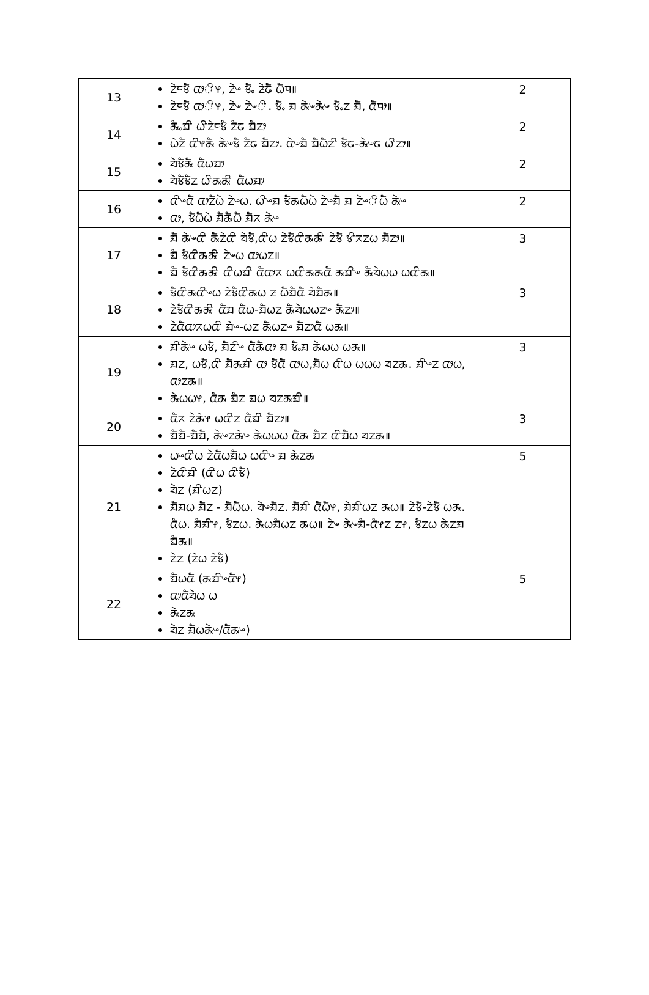| 13 | ᤁᤧᤰᤃᤠ ᤂᤣᤡᤶ, ᤁᤧᤴ ᤃᤠᤱ ᤏᤧᤒᤠ ᤐᤠᤄ॥ ᤁᤧᤰᤃᤠ ᤂᤣᤡᤶ, ᤁᤧᤴ ᤁᤧᤴᤡ. ᤃᤠᤱ ᤀ ᤊᤧᤴᤊᤧᤴ ᤃᤠᤱᤁ ᤀᤠ, ᤂᤠᤄᤣ॥ | 2 |
| 14 | ᤊᤠᤱᤀᤡ ᤐᤡᤁᤧᤰᤃᤠ ᤁᤠᤒ ᤀᤠᤁᤣ ᤐᤧᤁᤠ ᤂᤡᤶᤊᤠ ᤊᤧᤴᤃᤠ ᤁᤠᤒ ᤀᤠᤁᤣ. ᤂᤧᤴᤀᤠ ᤀᤠᤐᤠᤁᤡ ᤃᤠᤒ-ᤊᤧᤴᤒ ᤐᤡᤁᤣ॥ | 2 |
| 15 | ᤔᤧᤃᤠᤊᤠ ᤂᤠᤐᤀᤣ ᤔᤧᤃᤠᤃᤠᤁ ᤐᤡᤊᤊᤡ ᤂᤠᤐᤀᤣ | 2 |
| 16 | ᤂᤡᤴᤂᤠ ᤂᤣᤁᤠᤐᤧ ᤁᤧᤴᤐ. ᤐᤡᤴᤀ ᤃᤠᤊᤐᤠᤐᤧ ᤁᤧᤴᤀᤠ ᤀ ᤁᤧᤴᤡᤐᤠ ᤊᤧᤴ ᤂᤣ, ᤃᤠᤐᤠᤐᤧ ᤀᤠᤊᤠᤐᤠ ᤀᤠᤖ ᤊᤧᤴ | 2 |
| 17 | ᤀᤠ ᤊᤧᤴᤂᤡ ᤊᤠᤁᤧᤂᤡ ᤔᤧᤃᤠ,ᤂᤡᤐ ᤁᤧᤃᤠᤂᤡᤊᤊᤡ ᤁᤧᤃᤠ ᤃᤡᤖᤁᤐ ᤀᤠᤁᤣ॥ ᤀᤠ ᤃᤠᤂᤡᤊᤊᤡ ᤁᤧᤴᤐ ᤂᤣᤐᤁ॥ ᤀᤠ ᤃᤠᤂᤡᤊᤊᤡ ᤂᤡᤐᤀᤡ ᤂᤠᤂᤣᤖ ᤐᤂᤡᤊᤊᤂᤠ ᤊᤀᤡᤴ ᤊᤠᤔᤧᤐᤐ ᤐᤂᤡᤊ॥ | 3 |
| 18 | ᤃᤠᤂᤡᤊᤂᤡᤴᤐ ᤁᤧᤃᤠᤂᤡᤊᤐ ᤏ ᤐᤠᤀᤠᤂᤠ ᤔᤧᤀᤠᤊ॥ ᤁᤧᤃᤠᤂᤡᤊᤊᤡ ᤂᤠᤀ ᤂᤠᤐ-ᤀᤠᤐᤁ ᤊᤠᤔᤧᤐᤐᤁᤴ ᤊᤠᤁᤣ॥ ᤁᤧᤂᤠᤂᤣᤖᤐᤂᤡ ᤀᤧᤴ-ᤐᤁ ᤊᤠᤐᤁᤴ ᤀᤠᤁᤣᤂᤠ ᤐᤊ॥ | 3 |
| 19 | ᤀᤡᤊᤧᤴ ᤐᤃᤠ, ᤀᤠᤁᤡᤴ ᤂᤠᤊᤠᤂᤣ ᤀ ᤃᤠᤱᤀ ᤊᤧᤐᤐ ᤐᤊ॥ ᤀᤁ, ᤐᤃᤠ,ᤂᤡ ᤀᤠᤊᤀᤡ ᤂᤣ ᤃᤠᤂᤠ ᤂᤣᤐ,ᤀᤠᤐ ᤂᤡᤐ ᤐᤐᤐ ᤔᤁᤊ. ᤀᤡᤴᤁ ᤂᤣᤐ, ᤂᤣᤁᤊ॥ ᤊᤧᤐᤐᤶ, ᤂᤠᤊ ᤀᤠᤁ ᤀᤐ ᤔᤁᤊᤀᤡ॥ | 3 |
| 20 | ᤂᤠᤖ ᤁᤧᤊᤧᤶ ᤐᤂᤡᤁ ᤂᤠᤀᤡ ᤀᤠᤁᤣ॥ ᤀᤠᤀᤠ-ᤀᤠᤀᤠ, ᤊᤧᤴᤁᤊᤧᤴ ᤊᤧᤐᤐᤐ ᤂᤠᤊ ᤀᤠᤁ ᤂᤡᤀᤠᤐ ᤔᤁᤊ॥ | 3 |
| 21 | ᤐᤴᤂᤡᤐ ᤁᤧᤂᤠᤐᤀᤠᤐ ᤐᤂᤡᤴ ᤀ ᤊᤧᤁᤊ ᤁᤧᤂᤡᤀᤡ (ᤂᤡᤐ ᤂᤡᤃᤠ) ᤔᤧᤁ (ᤀᤡᤐᤁ) ᤀᤠᤀᤐ ᤀᤠᤁ - ᤀᤠᤐᤠᤐ. ᤔᤧᤴᤀᤠᤁ. ᤀᤠᤀᤡ ᤂᤠᤐᤠᤶ, ᤀᤧᤀᤡᤐᤁ ᤊᤐ॥ ᤁᤧᤃᤠ-ᤁᤧᤃᤠ ᤐᤊ. ᤂᤠᤐ. ᤀᤠᤀᤡᤶ, ᤃᤠᤁᤐ. ᤊᤧᤐᤀᤠᤐᤁ ᤊᤐ॥ ᤁᤧᤴ ᤊᤧᤴᤀᤠ-ᤂᤠᤶᤁ ᤁᤶ, ᤃᤠᤁᤐ ᤊᤧᤁᤀ ᤀᤠᤊ॥ ᤁᤧᤁ (ᤁᤧᤐ ᤁᤧᤃᤠ) | 5 |
| 22 | ᤀᤠᤐᤂᤠ (ᤊᤀᤡᤴᤂᤠᤶ) ᤂᤣᤂᤠᤔᤧᤐ ᤐ ᤊᤧᤁᤊ ᤔᤧᤁ ᤀᤠᤐᤊᤧᤴ/ᤂᤠᤊᤴ) | 5 |